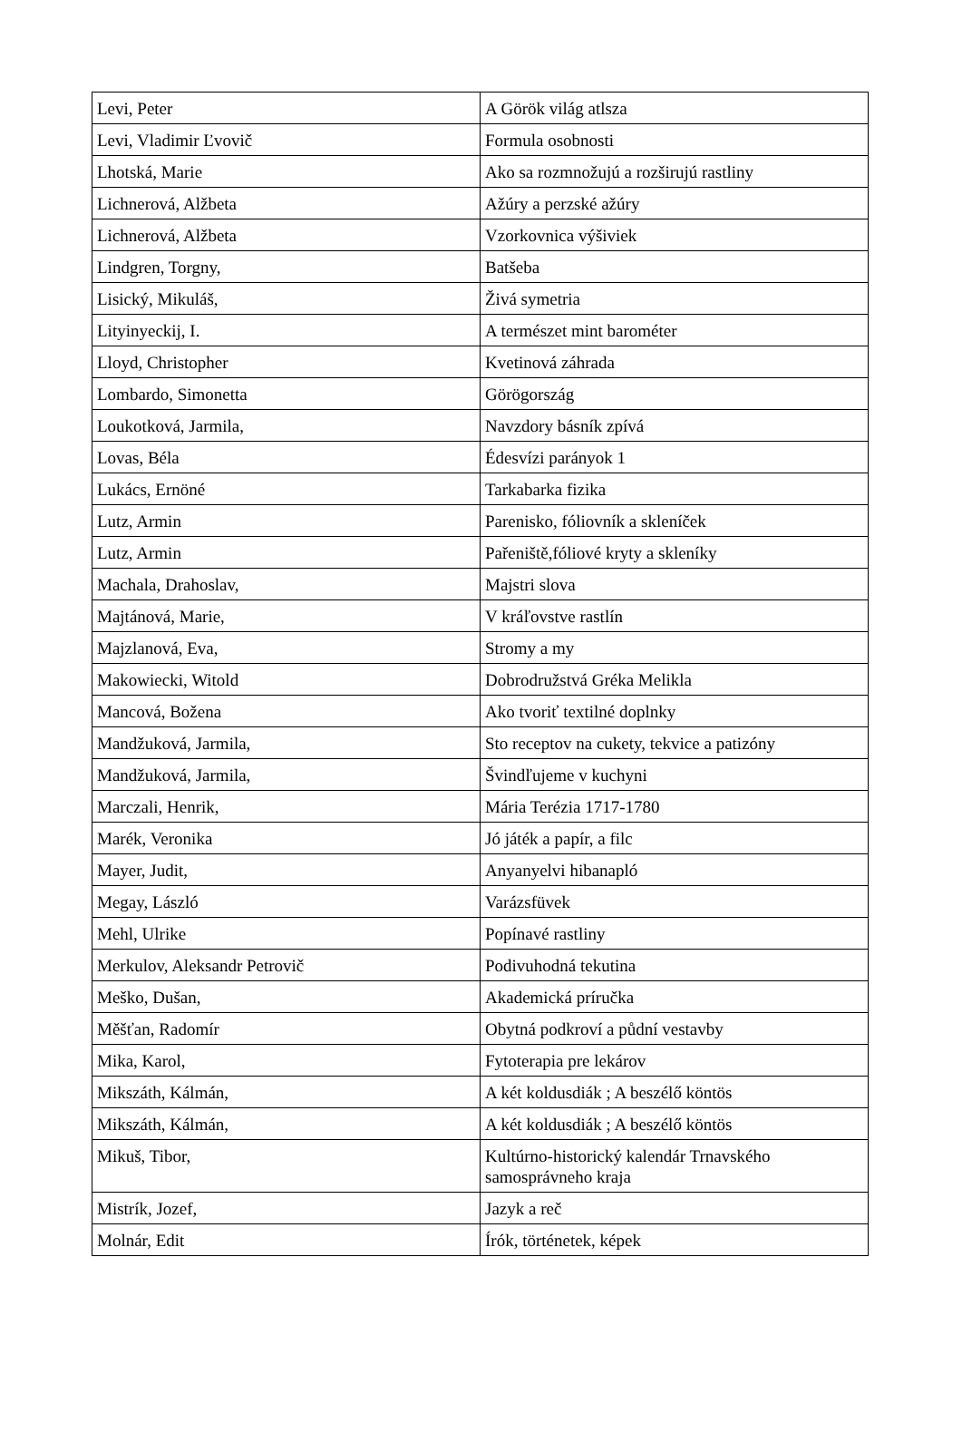| Levi, Peter | A Görök világ atlsza |
| Levi, Vladimir Ľvovič | Formula osobnosti |
| Lhotská, Marie | Ako sa rozmnožujú a rozširujú rastliny |
| Lichnerová, Alžbeta | Ažúry a perzské ažúry |
| Lichnerová, Alžbeta | Vzorkovnica výšiviek |
| Lindgren, Torgny, | Batšeba |
| Lisický, Mikuláš, | Živá symetria |
| Lityinyeckij, I. | A természet mint barométer |
| Lloyd, Christopher | Kvetinová záhrada |
| Lombardo, Simonetta | Görögország |
| Loukotková, Jarmila, | Navzdory básník zpívá |
| Lovas, Béla | Édesvízi parányok 1 |
| Lukács, Ernöné | Tarkabarka fizika |
| Lutz, Armin | Parenisko, fóliovník a skleníček |
| Lutz, Armin | Pařeniště,fóliové kryty a skleníky |
| Machala, Drahoslav, | Majstri slova |
| Majtánová, Marie, | V kráľovstve rastlín |
| Majzlanová, Eva, | Stromy a my |
| Makowiecki, Witold | Dobrodružstvá Gréka Melikla |
| Mancová, Božena | Ako tvoriť textilné doplnky |
| Mandžuková, Jarmila, | Sto receptov na cukety, tekvice a patizóny |
| Mandžuková, Jarmila, | Švindľujeme v kuchyni |
| Marczali, Henrik, | Mária Terézia 1717-1780 |
| Marék, Veronika | Jó játék a papír, a filc |
| Mayer, Judit, | Anyanyelvi hibanapló |
| Megay, László | Varázsfüvek |
| Mehl, Ulrike | Popínavé rastliny |
| Merkulov, Aleksandr Petrovič | Podivuhodná tekutina |
| Meško, Dušan, | Akademická príručka |
| Měšťan, Radomír | Obytná podkroví a půdní vestavby |
| Mika, Karol, | Fytoterapia pre lekárov |
| Mikszáth, Kálmán, | A két koldusdiák ; A beszélő köntös |
| Mikszáth, Kálmán, | A két koldusdiák ; A beszélő köntös |
| Mikuš, Tibor, | Kultúrno-historický kalendár Trnavského samosprávneho kraja |
| Mistrík, Jozef, | Jazyk a reč |
| Molnár, Edit | Írók, történetek, képek |